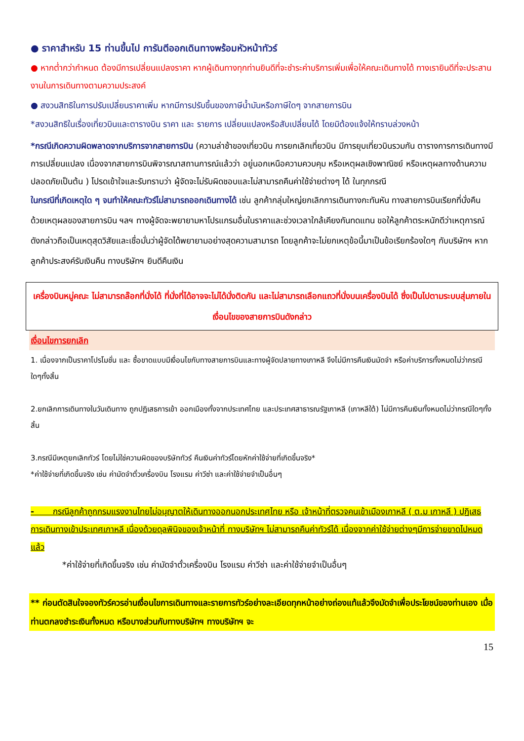● ราคาสำหรับ 15 ท่านขึ้นไป การันตีออกเดินทางพร้อมหัวหน้าทัวร์
● หากต่ำกว่ากำหนด ต้องมีการเปลี่ยนแปลงราคา หากผู้เดินทางทุกท่านยินดีที่จะชำระค่าบริการเพิ่มเพื่อให้คณะเดินทางได้ ทางเรายินดีที่จะประสานงานในการเดินทางตามความประสงค์
● สงวนสิทธิในการปรับเปลี่ยนราคาเพิ่ม หากมีการปรับขึ้นของภาษีน้ำมันหรือภาษีใดๆ จากสายการบิน
*สงวนสิทธิในเรื่องเที่ยวบินและตารางบิน ราคา และ รายการ เปลี่ยนแปลงหรือสับเปลี่ยนได้ โดยมิต้องแจ้งให้ทราบล่วงหน้า
*กรณีเกิดความผิดพลาดจากบริการจากสายการบิน (ความล่าช้าของเที่ยวบิน การยกเลิกเที่ยวบิน มีการยุบเที่ยวบินรวมกัน ตารางการการเดินทางมีการเปลี่ยนแปลง เนื่องจากสายการบินพิจารณาสถานการณ์แล้วว่า อยู่นอกเหนือความควบคุม หรือเหตุผลเชิงพาณิชย์ หรือเหตุผลทางด้านความปลอดภัยเป็นต้น ) โปรดเข้าใจและรับทราบว่า ผู้จัดจะไม่รับผิดชอบและไม่สามารถคืนค่าใช้จ่ายต่างๆ ได้ ในทุกกรณี
ในกรณีที่เกิดเหตุใด ๆ จนทำให้คณะทัวร์ไม่สามารถออกเดินทางได้ เช่น ลูกค้ากลุ่มใหญ่ยกเลิกการเดินทางกะทันหัน ทางสายการบินเรียกที่นั่งคืนด้วยเหตุผลของสายการบิน ฯลฯ ทางผู้จัดจะพยายามหาโปรแกรมอื่นในราคาและช่วงเวลาใกล้เคียงกันทดแทน ขอให้ลูกค้าตระหนักดีว่าเหตุการณ์ดังกล่าวถือเป็นเหตุสุดวิสัยและเชื่อมั่นว่าผู้จัดได้พยายามอย่างสุดความสามารถ โดยลูกค้าจะไม่ยกเหตุข้อนี้มาเป็นข้อเรียกร้องใดๆ กับบริษัทฯ หากลูกค้าประสงค์รับเงินคืน ทางบริษัทฯ ยินดีคืนเงิน
เครื่องบินหมู่คณะ ไม่สามารถล๊อกที่นั่งได้ ที่นั่งที่ได้อาจจะไม่ได้นั่งติดกัน และไม่สามารถเลือกแถวที่นั่งบนเครื่องบินได้ ซึ่งเป็นไปตามระบบสุ่มภายในเงื่อนไขของสายการบินดังกล่าว
เงื่อนไขการยกเลิก
1. เนื่องจากเป็นราคาโปรโมชั่น และ ซื้อขาดแบบมีเงื่อนไขกับทางสายการบินและทางผู้จัดปลายทางเกาหลี จึงไม่มีการคืนเงินมัดจำ หรือค่าบริการทั้งหมดไม่ว่ากรณีใดๆทั้งสิ้น
2.ยกเลิกการเดินทางในวันเดินทาง ถูกปฏิเสธการเข้า ออกเมืองทั้งจากประเทศไทย และประเทศสาธารณรัฐเกาหลี (เกาหลีใต้) ไม่มีการคืนเงินทั้งหมดไม่ว่ากรณีใดๆทั้งสิ้น
3.กรณีมีเหตุยกเลิกทัวร์ โดยไม่ใช่ความผิดของบริษัททัวร์ คืนเงินค่าทัวร์โดยหักค่าใช้จ่ายที่เกิดขึ้นจริง*
*ค่าใช้จ่ายที่เกิดขึ้นจริง เช่น ค่ามัดจำตั๋วเครื่องบิน โรงแรม ค่าวีซ่า และค่าใช้จ่ายจำเป็นอื่นๆ
- กรณีลูกค้าถูกกรมแรงงานไทยไม่อนุญาตให้เดินทางออกนอกประเทศไทย หรือ เจ้าหน้าที่ตรวจคนเข้าเมืองเกาหลี ( ต.ม เกาหลี ) ปฏิเสธการเดินทางเข้าประเทศเกาหลี เนื่องด้วยดุลพินิจของเจ้าหน้าที่ ทางบริษัทฯ ไม่สามารถคืนค่าทัวร์ได้ เนื่องจากค่าใช้จ่ายต่างๆมีการจ่ายขาดไปหมดแล้ว
*ค่าใช้จ่ายที่เกิดขึ้นจริง เช่น ค่ามัดจำตั๋วเครื่องบิน โรงแรม ค่าวีซ่า และค่าใช้จ่ายจำเป็นอื่นๆ
** ก่อนตัดสินใจจองทัวร์ควรอ่านเงื่อนไขการเดินทางและรายการทัวร์อย่างละเอียดทุกหน้าอย่างถ่องแท้แล้วจึงมัดจำเพื่อประโยชน์ของท่านเอง เมื่อท่านตกลงชำระเงินทั้งหมด หรือบางส่วนกับทางบริษัทฯ ทางบริษัทฯ จะ
15